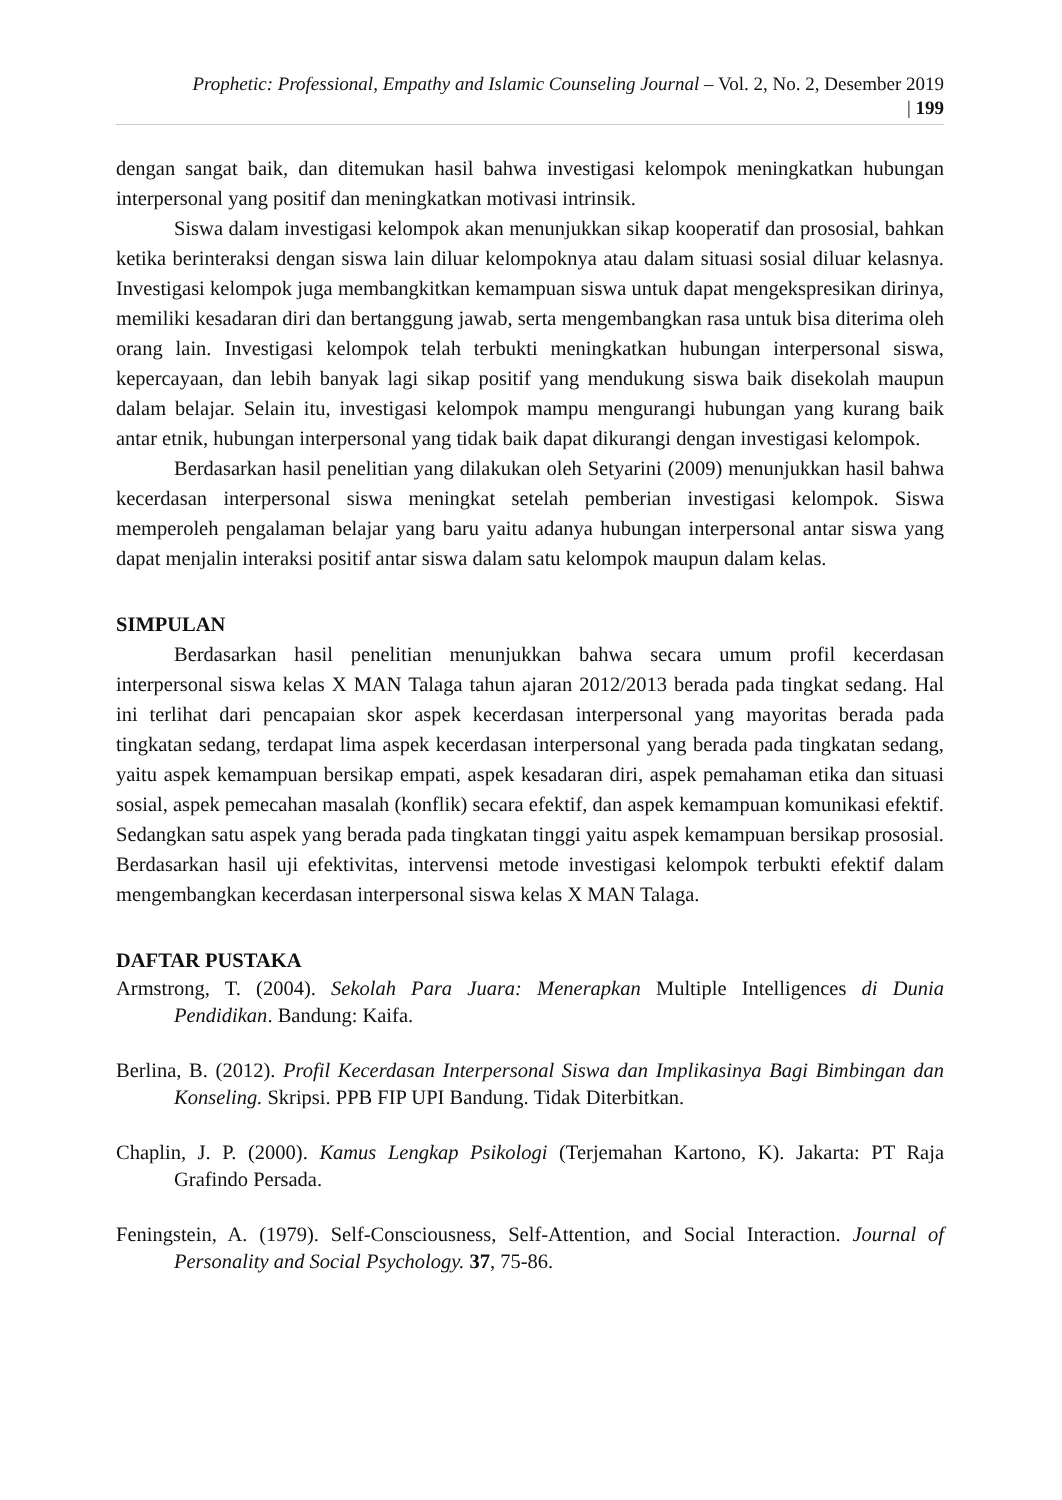Prophetic: Professional, Empathy and Islamic Counseling Journal – Vol. 2, No. 2, Desember 2019
| 199
dengan sangat baik, dan ditemukan hasil bahwa investigasi kelompok meningkatkan hubungan interpersonal yang positif dan meningkatkan motivasi intrinsik.
Siswa dalam investigasi kelompok akan menunjukkan sikap kooperatif dan prososial, bahkan ketika berinteraksi dengan siswa lain diluar kelompoknya atau dalam situasi sosial diluar kelasnya. Investigasi kelompok juga membangkitkan kemampuan siswa untuk dapat mengekspresikan dirinya, memiliki kesadaran diri dan bertanggung jawab, serta mengembangkan rasa untuk bisa diterima oleh orang lain. Investigasi kelompok telah terbukti meningkatkan hubungan interpersonal siswa, kepercayaan, dan lebih banyak lagi sikap positif yang mendukung siswa baik disekolah maupun dalam belajar. Selain itu, investigasi kelompok mampu mengurangi hubungan yang kurang baik antar etnik, hubungan interpersonal yang tidak baik dapat dikurangi dengan investigasi kelompok.
Berdasarkan hasil penelitian yang dilakukan oleh Setyarini (2009) menunjukkan hasil bahwa kecerdasan interpersonal siswa meningkat setelah pemberian investigasi kelompok. Siswa memperoleh pengalaman belajar yang baru yaitu adanya hubungan interpersonal antar siswa yang dapat menjalin interaksi positif antar siswa dalam satu kelompok maupun dalam kelas.
SIMPULAN
Berdasarkan hasil penelitian menunjukkan bahwa secara umum profil kecerdasan interpersonal siswa kelas X MAN Talaga tahun ajaran 2012/2013 berada pada tingkat sedang. Hal ini terlihat dari pencapaian skor aspek kecerdasan interpersonal yang mayoritas berada pada tingkatan sedang, terdapat lima aspek kecerdasan interpersonal yang berada pada tingkatan sedang, yaitu aspek kemampuan bersikap empati, aspek kesadaran diri, aspek pemahaman etika dan situasi sosial, aspek pemecahan masalah (konflik) secara efektif, dan aspek kemampuan komunikasi efektif. Sedangkan satu aspek yang berada pada tingkatan tinggi yaitu aspek kemampuan bersikap prososial. Berdasarkan hasil uji efektivitas, intervensi metode investigasi kelompok terbukti efektif dalam mengembangkan kecerdasan interpersonal siswa kelas X MAN Talaga.
DAFTAR PUSTAKA
Armstrong, T. (2004). Sekolah Para Juara: Menerapkan Multiple Intelligences di Dunia Pendidikan. Bandung: Kaifa.
Berlina, B. (2012). Profil Kecerdasan Interpersonal Siswa dan Implikasinya Bagi Bimbingan dan Konseling. Skripsi. PPB FIP UPI Bandung. Tidak Diterbitkan.
Chaplin, J. P. (2000). Kamus Lengkap Psikologi (Terjemahan Kartono, K). Jakarta: PT Raja Grafindo Persada.
Feningstein, A. (1979). Self-Consciousness, Self-Attention, and Social Interaction. Journal of Personality and Social Psychology. 37, 75-86.